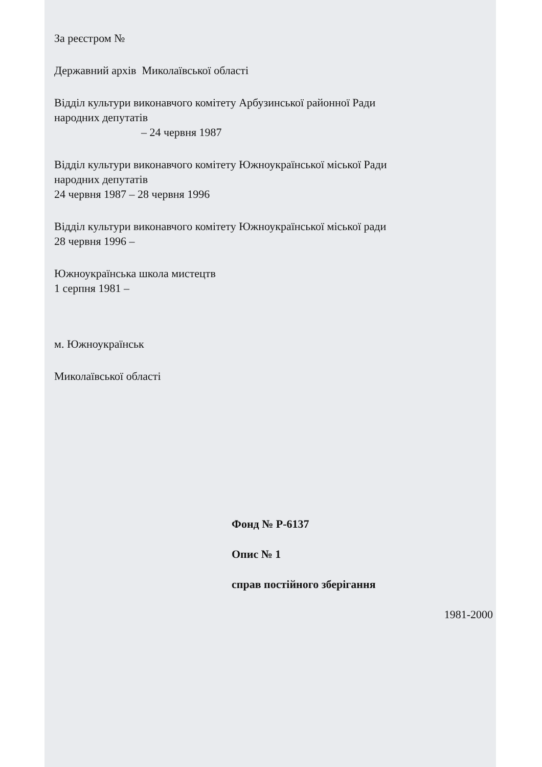За реєстром №
Державний архів Миколаївської області
Відділ культури виконавчого комітету Арбузинської районної Ради
народних депутатів
– 24 червня 1987
Відділ культури виконавчого комітету Южноукраїнської міської Ради
народних депутатів
24 червня 1987 – 28 червня 1996
Відділ культури виконавчого комітету Южноукраїнської міської ради
28 червня 1996 –
Южноукраїнська школа мистецтв
1 серпня 1981 –
м. Южноукраїнськ
Миколаївської області
Фонд № Р-6137
Опис № 1
справ постійного зберігання
1981-2000